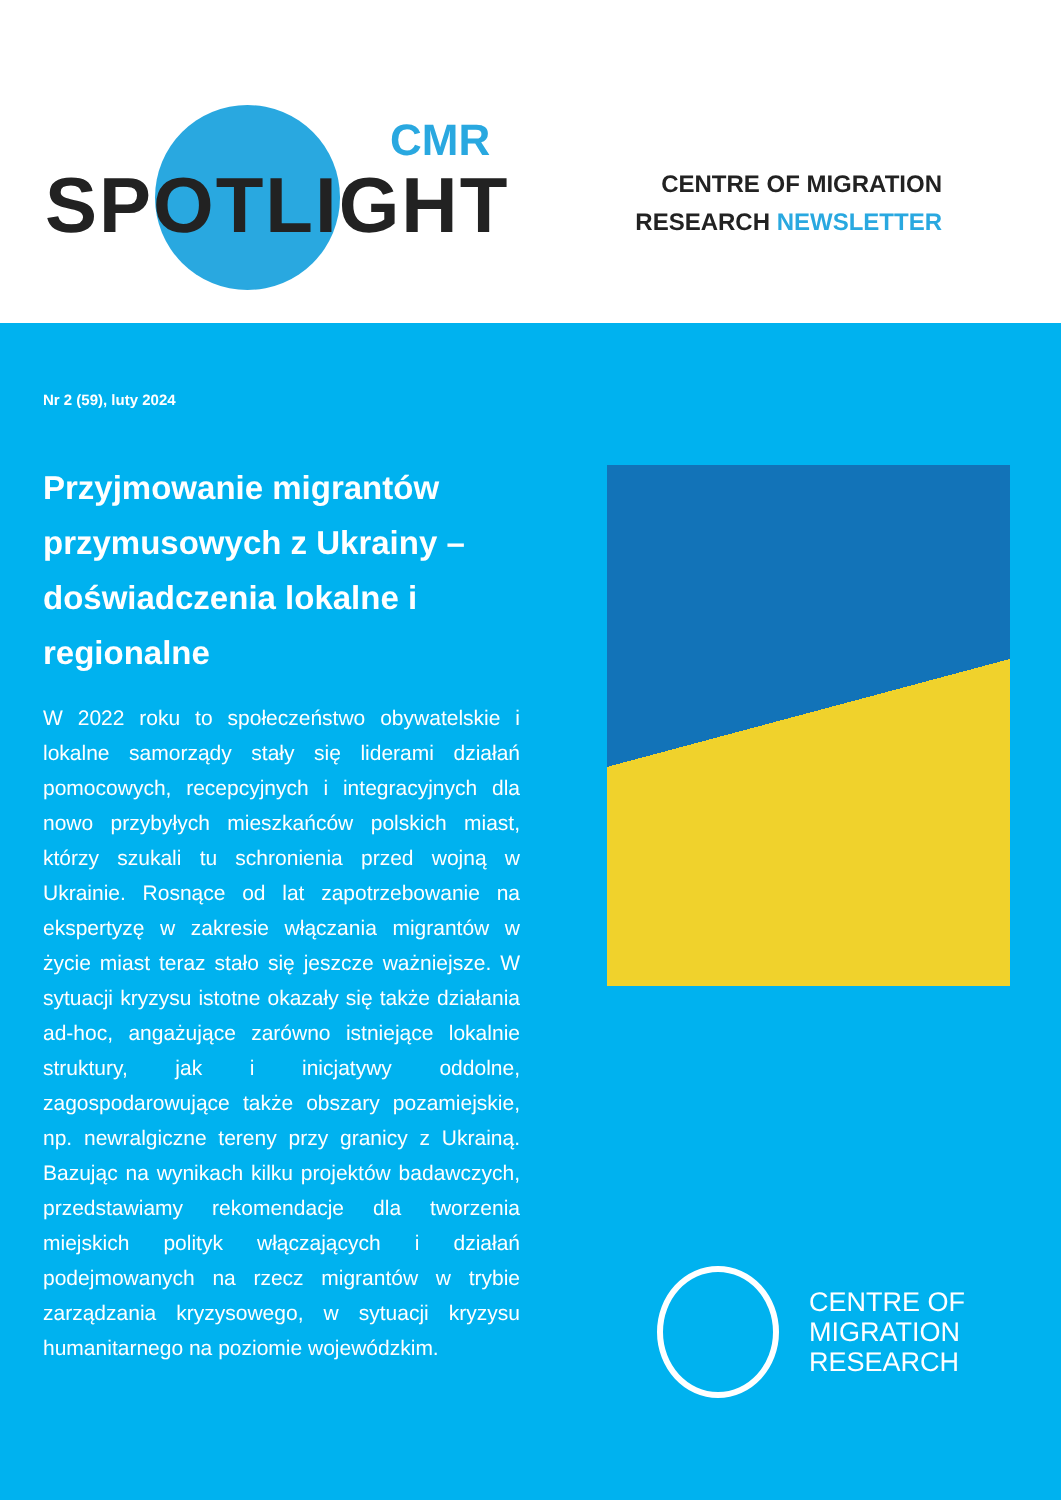CMR
SPOTLIGHT
CENTRE OF MIGRATION
RESEARCH NEWSLETTER
Nr 2 (59), luty 2024
Przyjmowanie migrantów przymusowych z Ukrainy – doświadczenia lokalne i regionalne
W 2022 roku to społeczeństwo obywatelskie i lokalne samorządy stały się liderami działań pomocowych, recepcyjnych i integracyjnych dla nowo przybyłych mieszkańców polskich miast, którzy szukali tu schronienia przed wojną w Ukrainie. Rosnące od lat zapotrzebowanie na ekspertyzę w zakresie włączania migrantów w życie miast teraz stało się jeszcze ważniejsze. W sytuacji kryzysu istotne okazały się także działania ad-hoc, angażujące zarówno istniejące lokalnie struktury, jak i inicjatywy oddolne, zagospodarowujące także obszary pozamiejskie, np. newralgiczne tereny przy granicy z Ukrainą. Bazując na wynikach kilku projektów badawczych, przedstawiamy rekomendacje dla tworzenia miejskich polityk włączających i działań podejmowanych na rzecz migrantów w trybie zarządzania kryzysowego, w sytuacji kryzysu humanitarnego na poziomie wojewódzkim.
CENTRE OF
MIGRATION
RESEARCH